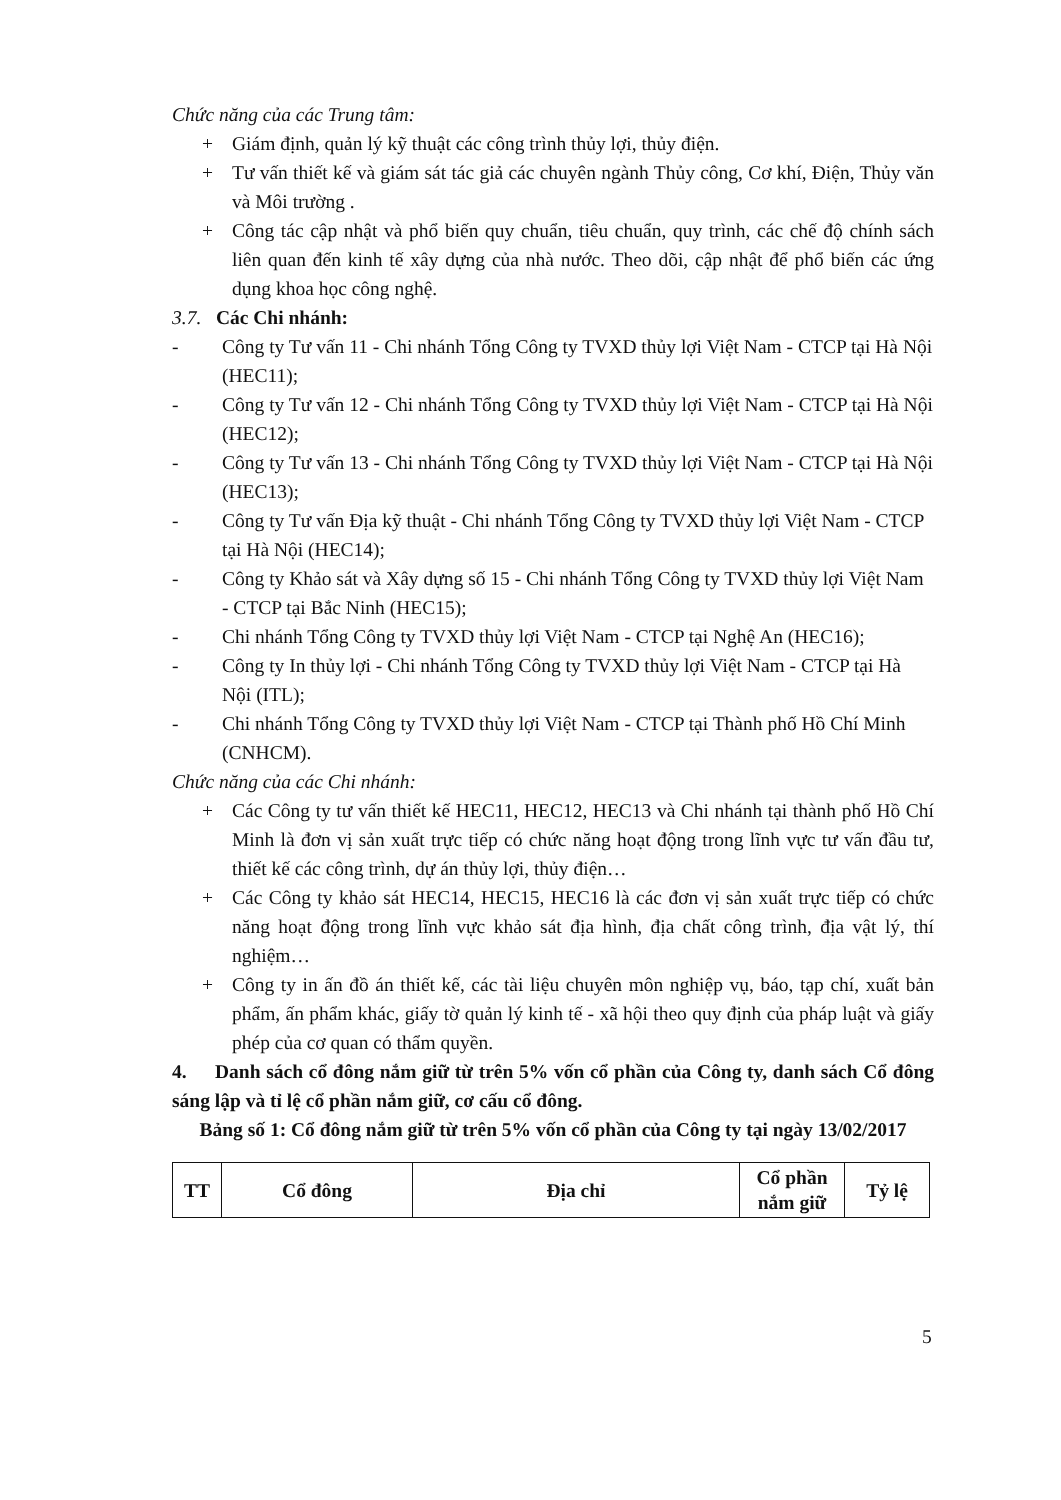Chức năng của các Trung tâm:
+ Giám định, quản lý kỹ thuật các công trình thủy lợi, thủy điện.
+ Tư vấn thiết kế và giám sát tác giả các chuyên ngành Thủy công, Cơ khí, Điện, Thủy văn và Môi trường .
+ Công tác cập nhật và phổ biến quy chuẩn, tiêu chuẩn, quy trình, các chế độ chính sách liên quan đến kinh tế xây dựng của nhà nước. Theo dõi, cập nhật để phổ biến các ứng dụng khoa học công nghệ.
3.7. Các Chi nhánh:
- Công ty Tư vấn 11 - Chi nhánh Tổng Công ty TVXD thủy lợi Việt Nam - CTCP tại Hà Nội (HEC11);
- Công ty Tư vấn 12 - Chi nhánh Tổng Công ty TVXD thủy lợi Việt Nam - CTCP tại Hà Nội (HEC12);
- Công ty Tư vấn 13 - Chi nhánh Tổng Công ty TVXD thủy lợi Việt Nam - CTCP tại Hà Nội (HEC13);
- Công ty Tư vấn Địa kỹ thuật - Chi nhánh Tổng Công ty TVXD thủy lợi Việt Nam - CTCP tại Hà Nội (HEC14);
- Công ty Khảo sát và Xây dựng số 15 - Chi nhánh Tổng Công ty TVXD thủy lợi Việt Nam - CTCP tại Bắc Ninh (HEC15);
- Chi nhánh Tổng Công ty TVXD thủy lợi Việt Nam - CTCP tại Nghệ An (HEC16);
- Công ty In thủy lợi - Chi nhánh Tổng Công ty TVXD thủy lợi Việt Nam - CTCP tại Hà Nội (ITL);
- Chi nhánh Tổng Công ty TVXD thủy lợi Việt Nam - CTCP tại Thành phố Hồ Chí Minh (CNHCM).
Chức năng của các Chi nhánh:
+ Các Công ty tư vấn thiết kế HEC11, HEC12, HEC13 và Chi nhánh tại thành phố Hồ Chí Minh là đơn vị sản xuất trực tiếp có chức năng hoạt động trong lĩnh vực tư vấn đầu tư, thiết kế các công trình, dự án thủy lợi, thủy điện…
+ Các Công ty khảo sát HEC14, HEC15, HEC16 là các đơn vị sản xuất trực tiếp có chức năng hoạt động trong lĩnh vực khảo sát địa hình, địa chất công trình, địa vật lý, thí nghiệm…
+ Công ty in ấn đồ án thiết kế, các tài liệu chuyên môn nghiệp vụ, báo, tạp chí, xuất bản phẩm, ấn phẩm khác, giấy tờ quản lý kinh tế - xã hội theo quy định của pháp luật và giấy phép của cơ quan có thẩm quyền.
4. Danh sách cổ đông nắm giữ từ trên 5% vốn cổ phần của Công ty, danh sách Cổ đông sáng lập và tỉ lệ cổ phần nắm giữ, cơ cấu cổ đông.
Bảng số 1: Cổ đông nắm giữ từ trên 5% vốn cổ phần của Công ty tại ngày 13/02/2017
| TT | Cổ đông | Địa chỉ | Cổ phần nắm giữ | Tỷ lệ |
| --- | --- | --- | --- | --- |
5